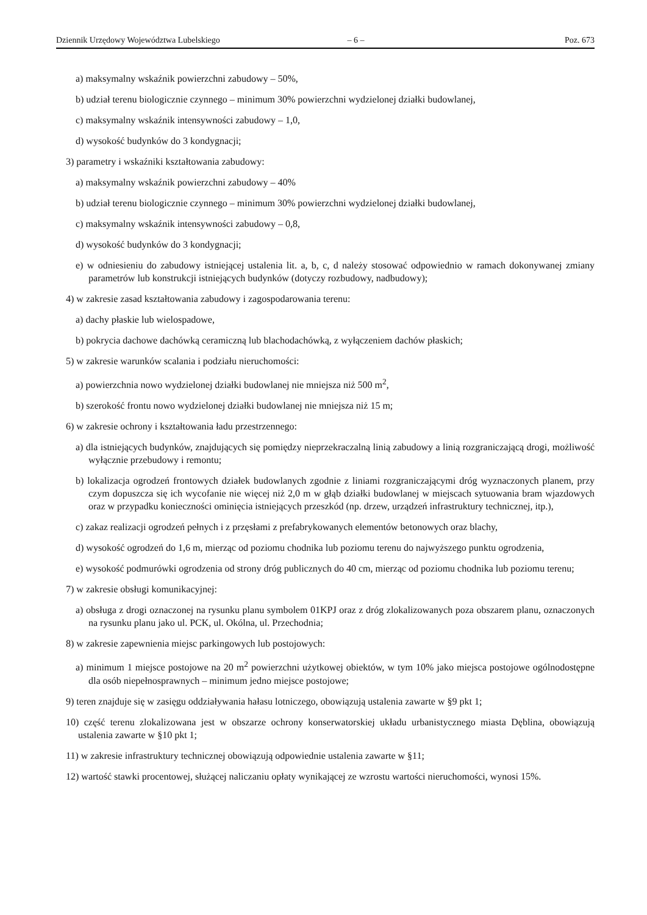Dziennik Urzędowy Województwa Lubelskiego – 6 – Poz. 673
a) maksymalny wskaźnik powierzchni zabudowy – 50%,
b) udział terenu biologicznie czynnego – minimum 30% powierzchni wydzielonej działki budowlanej,
c) maksymalny wskaźnik intensywności zabudowy – 1,0,
d) wysokość budynków do 3 kondygnacji;
3) parametry i wskaźniki kształtowania zabudowy:
a) maksymalny wskaźnik powierzchni zabudowy – 40%
b) udział terenu biologicznie czynnego – minimum 30% powierzchni wydzielonej działki budowlanej,
c) maksymalny wskaźnik intensywności zabudowy – 0,8,
d) wysokość budynków do 3 kondygnacji;
e) w odniesieniu do zabudowy istniejącej ustalenia lit. a, b, c, d należy stosować odpowiednio w ramach dokonywanej zmiany parametrów lub konstrukcji istniejących budynków (dotyczy rozbudowy, nadbudowy);
4) w zakresie zasad kształtowania zabudowy i zagospodarowania terenu:
a) dachy płaskie lub wielospadowe,
b) pokrycia dachowe dachówką ceramiczną lub blachodachówką, z wyłączeniem dachów płaskich;
5) w zakresie warunków scalania i podziału nieruchomości:
a) powierzchnia nowo wydzielonej działki budowlanej nie mniejsza niż 500 m<sup>2</sup>,
b) szerokość frontu nowo wydzielonej działki budowlanej nie mniejsza niż 15 m;
6) w zakresie ochrony i kształtowania ładu przestrzennego:
a) dla istniejących budynków, znajdujących się pomiędzy nieprzekraczalną linią zabudowy a linią rozgraniczającą drogi, możliwość wyłącznie przebudowy i remontu;
b) lokalizacja ogrodzeń frontowych działek budowlanych zgodnie z liniami rozgraniczającymi dróg wyznaczonych planem, przy czym dopuszcza się ich wycofanie nie więcej niż 2,0 m w głąb działki budowlanej w miejscach sytuowania bram wjazdowych oraz w przypadku konieczności ominięcia istniejących przeszkód (np. drzew, urządzeń infrastruktury technicznej, itp.),
c) zakaz realizacji ogrodzeń pełnych i z przęsłami z prefabrykowanych elementów betonowych oraz blachy,
d) wysokość ogrodzeń do 1,6 m, mierząc od poziomu chodnika lub poziomu terenu do najwyższego punktu ogrodzenia,
e) wysokość podmurówki ogrodzenia od strony dróg publicznych do 40 cm, mierząc od poziomu chodnika lub poziomu terenu;
7) w zakresie obsługi komunikacyjnej:
a) obsługa z drogi oznaczonej na rysunku planu symbolem 01KPJ oraz z dróg zlokalizowanych poza obszarem planu, oznaczonych na rysunku planu jako ul. PCK, ul. Okólna, ul. Przechodnia;
8) w zakresie zapewnienia miejsc parkingowych lub postojowych:
a) minimum 1 miejsce postojowe na 20 m<sup>2</sup> powierzchni użytkowej obiektów, w tym 10% jako miejsca postojowe ogólnodostępne dla osób niepełnosprawnych – minimum jedno miejsce postojowe;
9) teren znajduje się w zasięgu oddziaływania hałasu lotniczego, obowiązują ustalenia zawarte w §9 pkt 1;
10) część terenu zlokalizowana jest w obszarze ochrony konserwatorskiej układu urbanistycznego miasta Dęblina, obowiązują ustalenia zawarte w §10 pkt 1;
11) w zakresie infrastruktury technicznej obowiązują odpowiednie ustalenia zawarte w §11;
12) wartość stawki procentowej, służącej naliczaniu opłaty wynikającej ze wzrostu wartości nieruchomości, wynosi 15%.